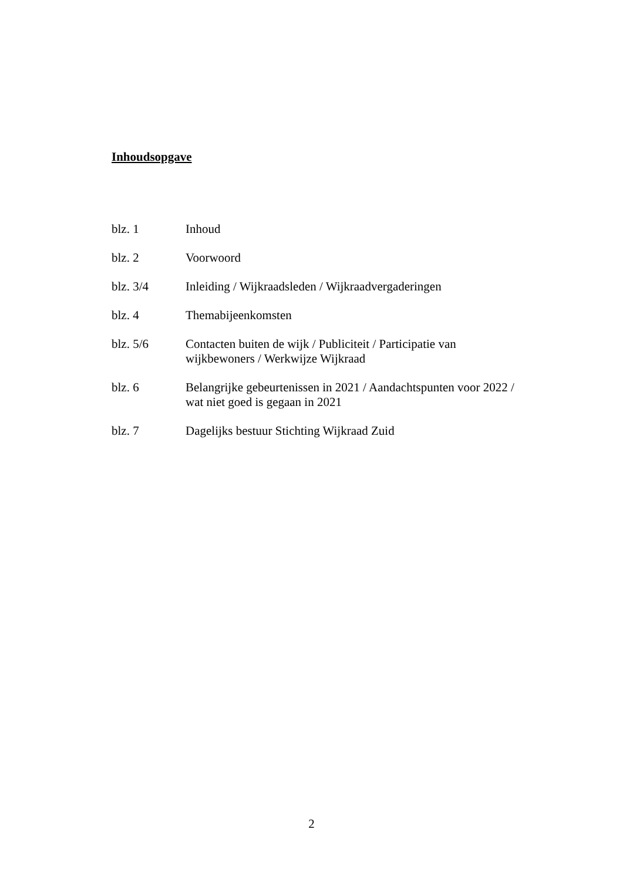Inhoudsopgave
blz. 1 Inhoud
blz. 2 Voorwoord
blz. 3/4 Inleiding / Wijkraadsleden / Wijkraadvergaderingen
blz. 4 Themabijeenkomsten
blz. 5/6 Contacten buiten de wijk / Publiciteit / Participatie van
wijkbewoners / Werkwijze Wijkraad
blz. 6 Belangrijke gebeurtenissen in 2021 / Aandachtspunten voor 2022 /
wat niet goed is gegaan in 2021
blz. 7 Dagelijks bestuur Stichting Wijkraad Zuid
2